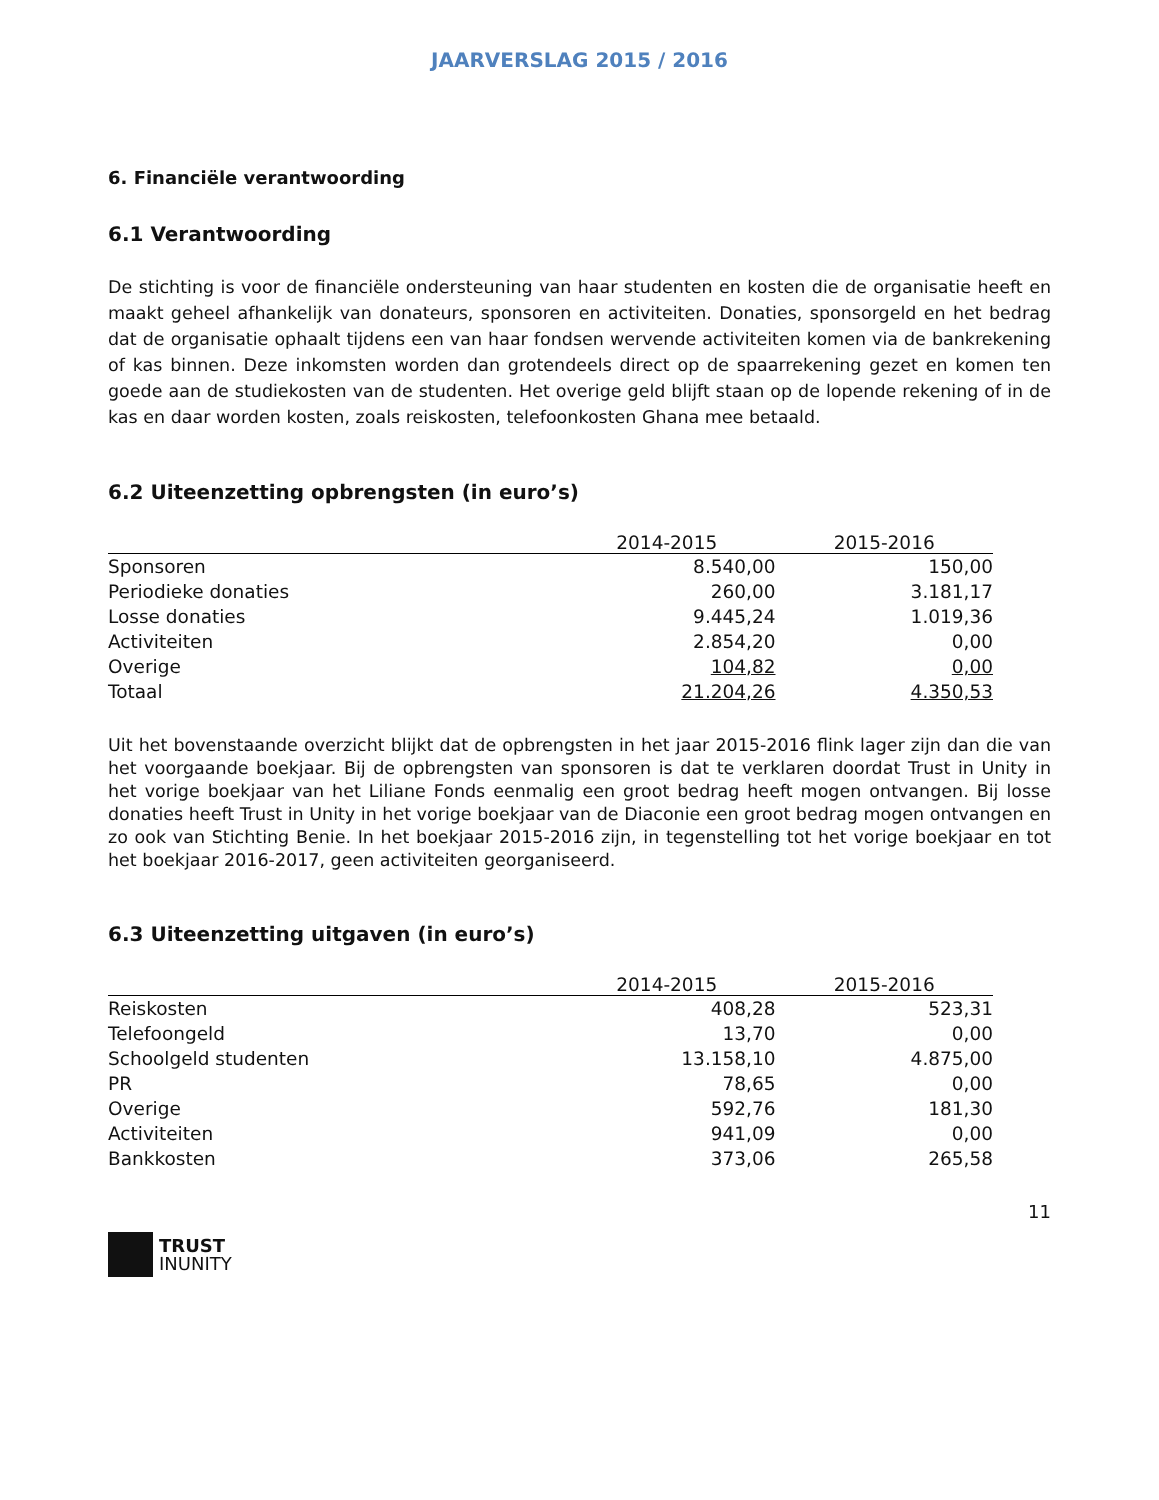JAARVERSLAG 2015 / 2016
6. Financiële verantwoording
6.1 Verantwoording
De stichting is voor de financiële ondersteuning van haar studenten en kosten die de organisatie heeft en maakt geheel afhankelijk van donateurs, sponsoren en activiteiten. Donaties, sponsorgeld en het bedrag dat de organisatie ophaalt tijdens een van haar fondsen wervende activiteiten komen via de bankrekening of kas binnen. Deze inkomsten worden dan grotendeels direct op de spaarrekening gezet en komen ten goede aan de studiekosten van de studenten. Het overige geld blijft staan op de lopende rekening of in de kas en daar worden kosten, zoals reiskosten, telefoonkosten Ghana mee betaald.
6.2 Uiteenzetting opbrengsten (in euro’s)
| | 2014-2015 | 2015-2016 |
| --- | --- | --- |
| Sponsoren | 8.540,00 | 150,00 |
| Periodieke donaties | 260,00 | 3.181,17 |
| Losse donaties | 9.445,24 | 1.019,36 |
| Activiteiten | 2.854,20 | 0,00 |
| Overige | 104,82 | 0,00 |
| Totaal | 21.204,26 | 4.350,53 |
Uit het bovenstaande overzicht blijkt dat de opbrengsten in het jaar 2015-2016 flink lager zijn dan die van het voorgaande boekjaar. Bij de opbrengsten van sponsoren is dat te verklaren doordat Trust in Unity in het vorige boekjaar van het Liliane Fonds eenmalig een groot bedrag heeft mogen ontvangen. Bij losse donaties heeft Trust in Unity in het vorige boekjaar van de Diaconie een groot bedrag mogen ontvangen en zo ook van Stichting Benie. In het boekjaar 2015-2016 zijn, in tegenstelling tot het vorige boekjaar en tot het boekjaar 2016-2017, geen activiteiten georganiseerd.
6.3 Uiteenzetting uitgaven (in euro’s)
| | 2014-2015 | 2015-2016 |
| --- | --- | --- |
| Reiskosten | 408,28 | 523,31 |
| Telefoongeld | 13,70 | 0,00 |
| Schoolgeld studenten | 13.158,10 | 4.875,00 |
| PR | 78,65 | 0,00 |
| Overige | 592,76 | 181,30 |
| Activiteiten | 941,09 | 0,00 |
| Bankkosten | 373,06 | 265,58 |
11
TRUST
INUNITY